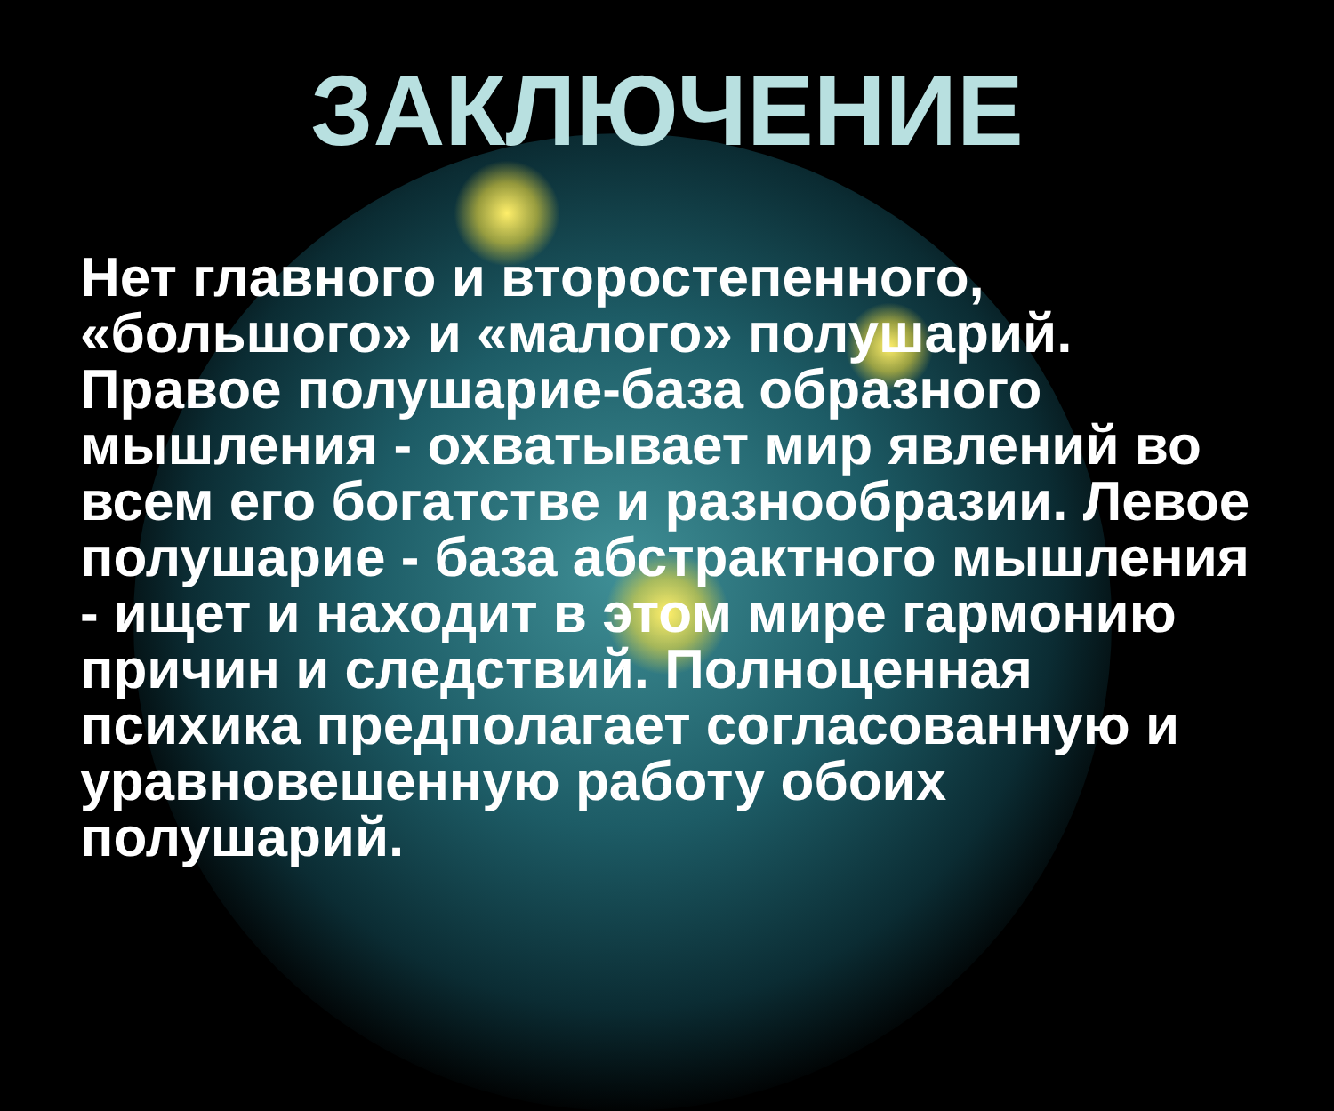ЗАКЛЮЧЕНИЕ
Нет главного и второстепенного, «большого» и «малого» полушарий. Правое полушарие-база образного мышления - охватывает мир явлений во всем его богатстве и разнообразии. Левое полушарие - база абстрактного мышления - ищет и находит в этом мире гармонию причин и следствий. Полноценная психика предполагает согласованную и уравновешенную работу обоих полушарий.